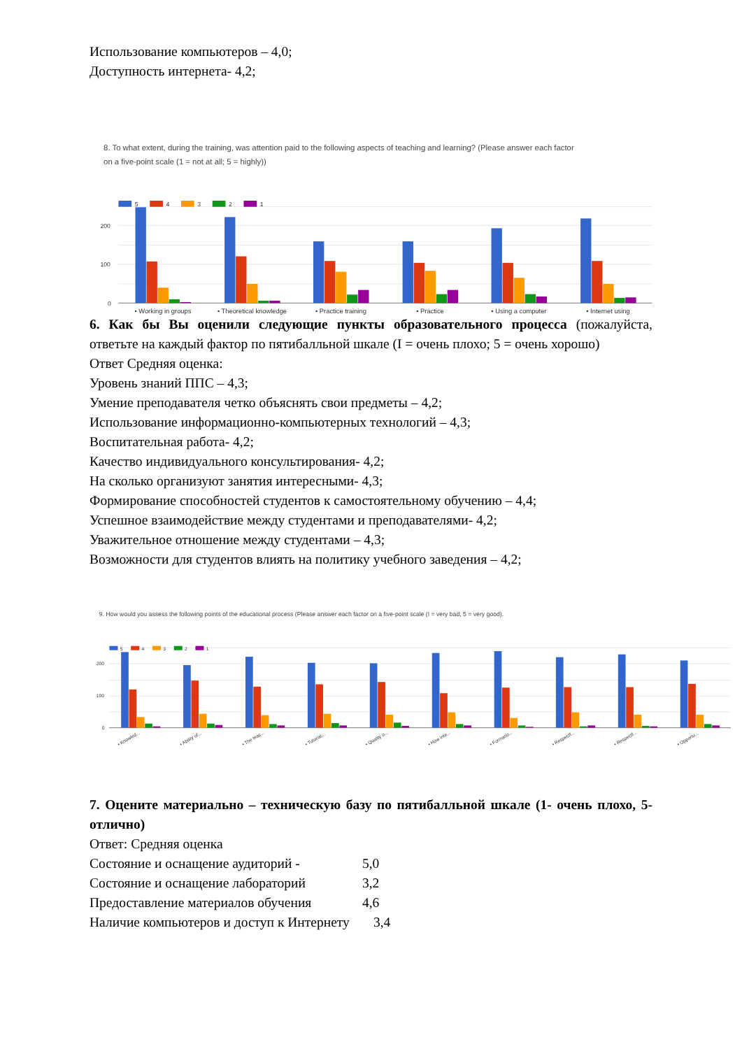Использование компьютеров – 4,0;
Доступность интернета- 4,2;
8. To what extent, during the training, was attention paid to the following aspects of teaching and learning? (Please answer each factor
on a five-point scale (1 = not at all; 5 = highly))
200
100
0
5
4
3
2
1
• Working in groups
• Theoretical knowledge
• Practice training
• Practice
• Using a computer
• Internet using
6. Как бы Вы оценили следующие пункты образовательного процесса (пожалуйста, ответьте на каждый фактор по пятибалльной шкале (I = очень плохо; 5 = очень хорошо)
Ответ Средняя оценка:
Уровень знаний ППС – 4,3;
Умение преподавателя четко объяснять свои предметы – 4,2;
Использование информационно-компьютерных технологий – 4,3;
Воспитательная работа- 4,2;
Качество индивидуального консультирования- 4,2;
На сколько организуют занятия интересными- 4,3;
Формирование способностей студентов к самостоятельному обучению – 4,4;
Успешное взаимодействие между студентами и преподавателями- 4,2;
Уважительное отношение между студентами – 4,3;
Возможности для студентов влиять на политику учебного заведения – 4,2;
9. How would you assess the following points of the educational process (Please answer each factor on a five-point scale (I = very bad; 5 = very good).
200
100
0
5
4
3
2
1
• Knowled...
• Ability of...
• The teac...
• Tutorial...
• Quality o...
• How inte...
• Formatio...
• Respectf...
• Respectf...
• Opportu...
7. Оцените материально – техническую базу по пятибалльной шкале (1- очень плохо, 5- отлично)
Ответ: Средняя оценка
Состояние и оснащение аудиторий - 5,0
Состояние и оснащение лабораторий 3,2
Предоставление материалов обучения 4,6
Наличие компьютеров и доступ к Интернету 3,4